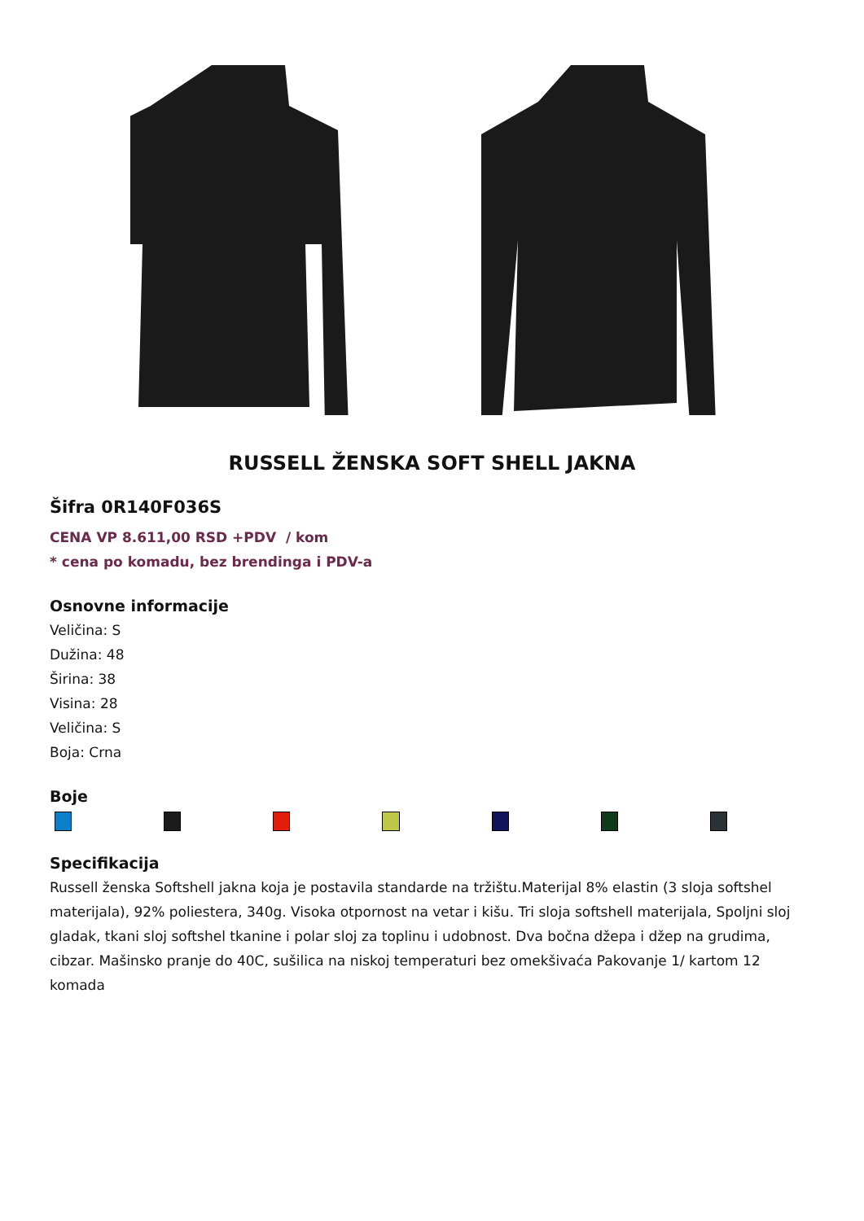RUSSELL ŽENSKA SOFT SHELL JAKNA
Šifra 0R140F036S
CENA VP 8.611,00 RSD +PDV / kom
* cena po komadu, bez brendinga i PDV-a
Osnovne informacije
Veličina: S
Dužina: 48
Širina: 38
Visina: 28
Veličina: S
Boja: Crna
Boje
Specifikacija
Russell ženska Softshell jakna koja je postavila standarde na tržištu.Materijal 8% elastin (3 sloja softshel materijala), 92% poliestera, 340g. Visoka otpornost na vetar i kišu. Tri sloja softshell materijala, Spoljni sloj gladak, tkani sloj softshel tkanine i polar sloj za toplinu i udobnost. Dva bočna džepa i džep na grudima, cibzar. Mašinsko pranje do 40C, sušilica na niskoj temperaturi bez omekšivaća Pakovanje 1/ kartom 12 komada